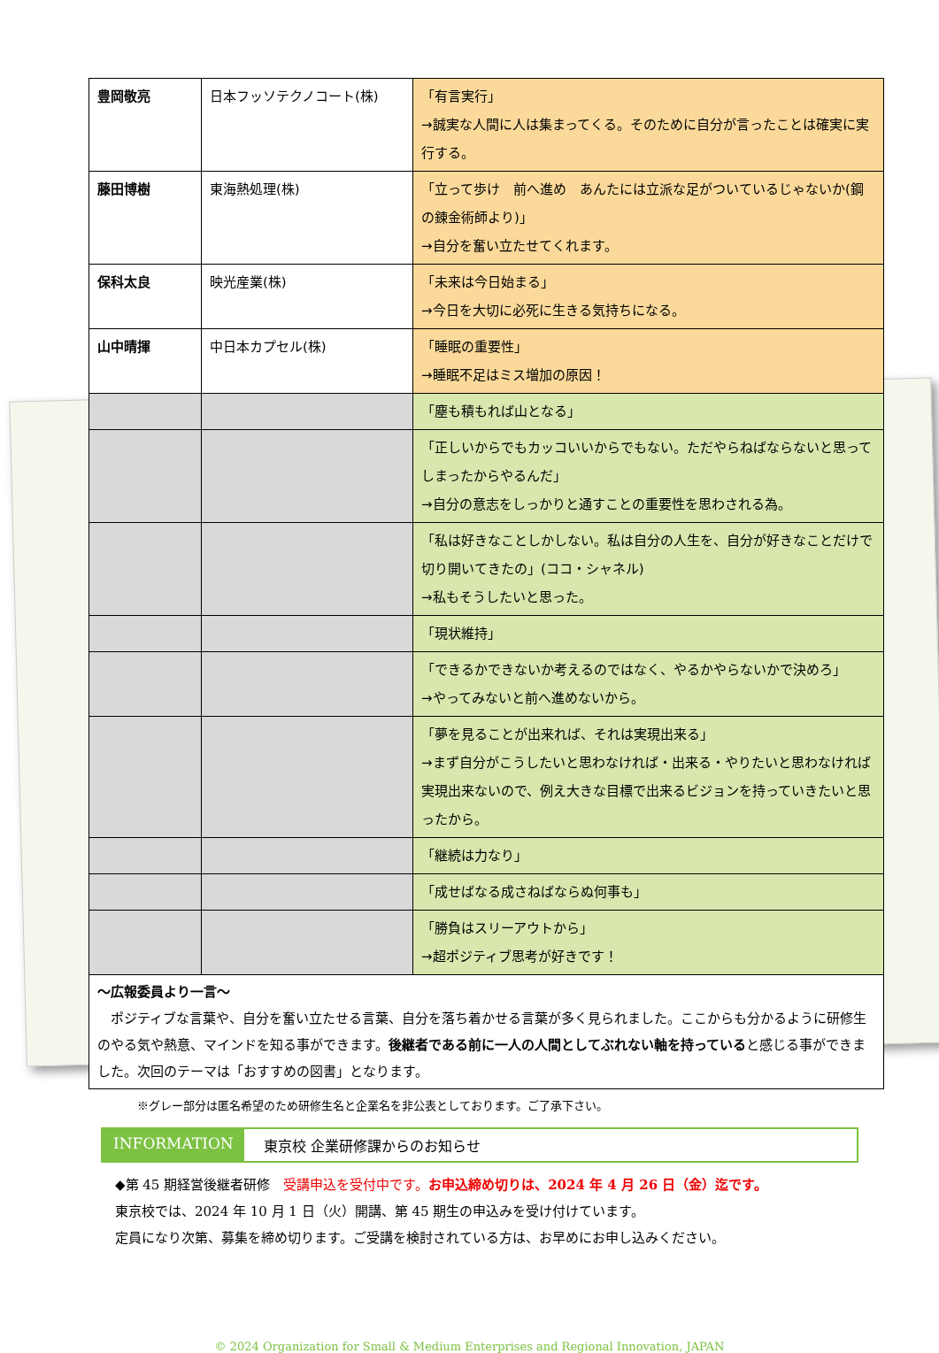| 豊岡敬亮 | 日本フッソテクノコート(株) | 「有言実行」 →誠実な人間に人は集まってくる。そのために自分が言ったことは確実に実行する。 |
| 藤田博樹 | 東海熱処理(株) | 「立って歩け 前へ進め あんたには立派な足がついているじゃないか(鋼の錬金術師より)」 →自分を奮い立たせてくれます。 |
| 保科太良 | 映光産業(株) | 「未来は今日始まる」 →今日を大切に必死に生きる気持ちになる。 |
| 山中晴揮 | 中日本カプセル(株) | 「睡眠の重要性」 →睡眠不足はミス増加の原因！ |
| | | 「塵も積もれば山となる」 |
| | | 「正しいからでもカッコいいからでもない。ただやらねばならないと思ってしまったからやるんだ」 →自分の意志をしっかりと通すことの重要性を思わされる為。 |
| | | 「私は好きなことしかしない。私は自分の人生を、自分が好きなことだけで切り開いてきたの」(ココ・シャネル) →私もそうしたいと思った。 |
| | | 「現状維持」 |
| | | 「できるかできないか考えるのではなく、やるかやらないかで決めろ」 →やってみないと前へ進めないから。 |
| | | 「夢を見ることが出来れば、それは実現出来る」 →まず自分がこうしたいと思わなければ・出来る・やりたいと思わなければ実現出来ないので、例え大きな目標で出来るビジョンを持っていきたいと思ったから。 |
| | | 「継続は力なり」 |
| | | 「成せばなる成さねばならぬ何事も」 |
| | | 「勝負はスリーアウトから」 →超ポジティブ思考が好きです！ |
| ～広報委員より一言～ ポジティブな言葉や、自分を奮い立たせる言葉、自分を落ち着かせる言葉が多く見られました。ここからも分かるように研修生のやる気や熱意、マインドを知る事ができます。 後継者である前に一人の人間としてぶれない軸を持っている と感じる事ができました。次回のテーマは「おすすめの図書」となります。 | | |
※グレー部分は匿名希望のため研修生名と企業名を非公表としております。ご了承下さい。
INFORMATION 東京校 企業研修課からのお知らせ
◆第 45 期経営後継者研修　受講申込を受付中です。お申込締め切りは、2024 年 4 月 26 日（金）迄です。
東京校では、2024 年 10 月 1 日（火）開講、第 45 期生の申込みを受け付けています。
定員になり次第、募集を締め切ります。ご受講を検討されている方は、お早めにお申し込みください。
© 2024 Organization for Small & Medium Enterprises and Regional Innovation, JAPAN